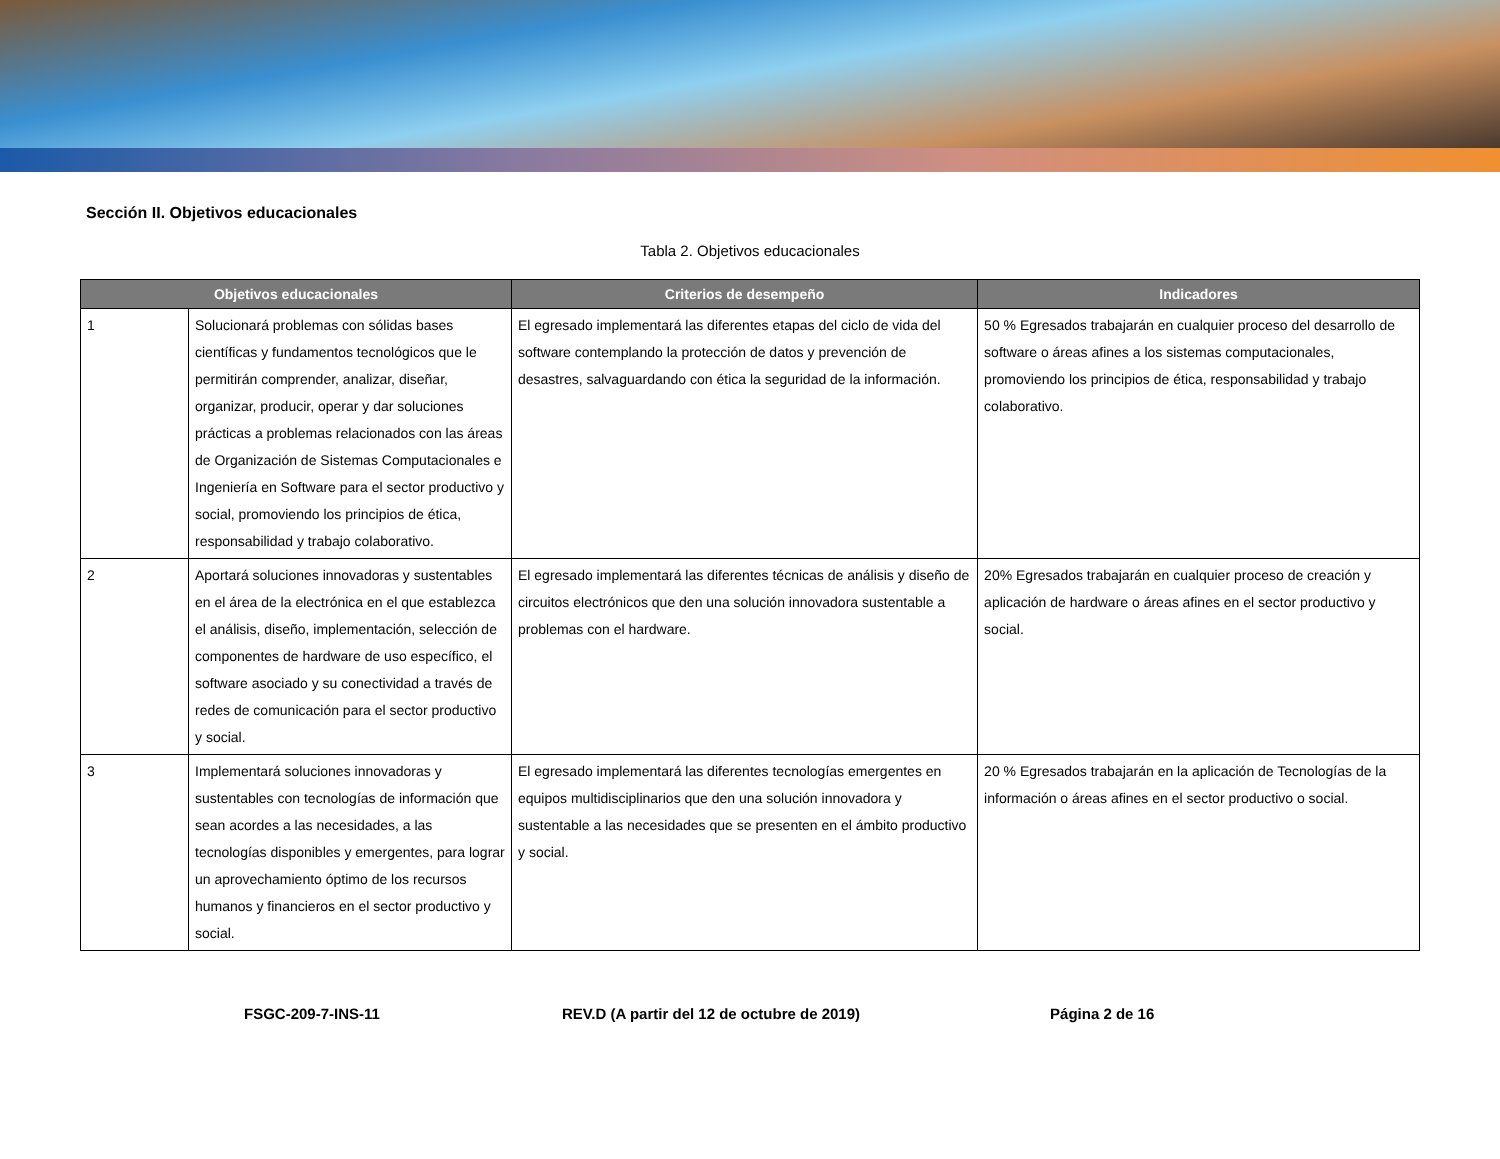Sección II. Objetivos educacionales
Tabla 2. Objetivos educacionales
| Objetivos educacionales | | Criterios de desempeño | Indicadores |
| --- | --- | --- | --- |
| 1 | Solucionará problemas con sólidas bases científicas y fundamentos tecnológicos que le permitirán comprender, analizar, diseñar, organizar, producir, operar y dar soluciones prácticas a problemas relacionados con las áreas de Organización de Sistemas Computacionales e Ingeniería en Software para el sector productivo y social, promoviendo los principios de ética, responsabilidad y trabajo colaborativo. | El egresado implementará las diferentes etapas del ciclo de vida del software contemplando la protección de datos y prevención de desastres, salvaguardando con ética la seguridad de la información. | 50 % Egresados trabajarán en cualquier proceso del desarrollo de software o áreas afines a los sistemas computacionales, promoviendo los principios de ética, responsabilidad y trabajo colaborativo. |
| 2 | Aportará soluciones innovadoras y sustentables en el área de la electrónica en el que establezca el análisis, diseño, implementación, selección de componentes de hardware de uso específico, el software asociado y su conectividad a través de redes de comunicación para el sector productivo y social. | El egresado implementará las diferentes técnicas de análisis y diseño de circuitos electrónicos que den una solución innovadora sustentable a problemas con el hardware. | 20% Egresados trabajarán en cualquier proceso de creación y aplicación de hardware o áreas afines en el sector productivo y social. |
| 3 | Implementará soluciones innovadoras y sustentables con tecnologías de información que sean acordes a las necesidades, a las tecnologías disponibles y emergentes, para lograr un aprovechamiento óptimo de los recursos humanos y financieros en el sector productivo y social. | El egresado implementará las diferentes tecnologías emergentes en equipos multidisciplinarios que den una solución innovadora y sustentable a las necesidades que se presenten en el ámbito productivo y social. | 20 % Egresados trabajarán en la aplicación de Tecnologías de la información o áreas afines en el sector productivo o social. |
FSGC-209-7-INS-11 REV.D (A partir del 12 de octubre de 2019) Página 2 de 16